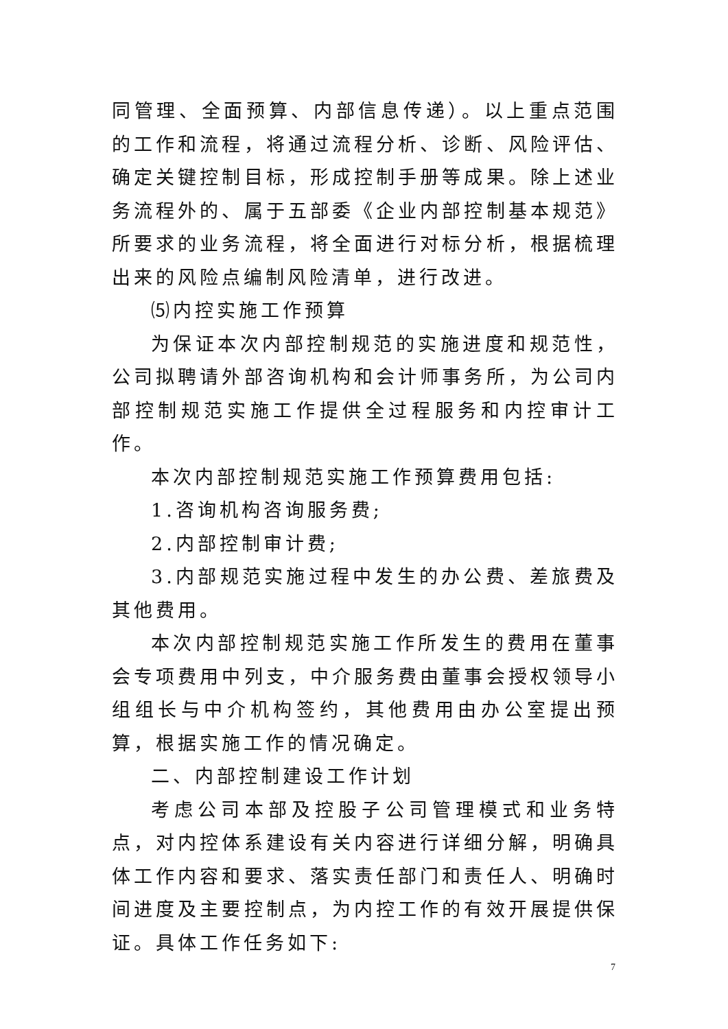同管理、全面预算、内部信息传递）。以上重点范围的工作和流程，将通过流程分析、诊断、风险评估、确定关键控制目标，形成控制手册等成果。除上述业务流程外的、属于五部委《企业内部控制基本规范》所要求的业务流程，将全面进行对标分析，根据梳理出来的风险点编制风险清单，进行改进。
⑸内控实施工作预算
为保证本次内部控制规范的实施进度和规范性，公司拟聘请外部咨询机构和会计师事务所，为公司内部控制规范实施工作提供全过程服务和内控审计工作。
本次内部控制规范实施工作预算费用包括:
1.咨询机构咨询服务费;
2.内部控制审计费;
3.内部规范实施过程中发生的办公费、差旅费及其他费用。
本次内部控制规范实施工作所发生的费用在董事会专项费用中列支，中介服务费由董事会授权领导小组组长与中介机构签约，其他费用由办公室提出预算，根据实施工作的情况确定。
二、内部控制建设工作计划
考虑公司本部及控股子公司管理模式和业务特点，对内控体系建设有关内容进行详细分解，明确具体工作内容和要求、落实责任部门和责任人、明确时间进度及主要控制点，为内控工作的有效开展提供保证。具体工作任务如下:
7